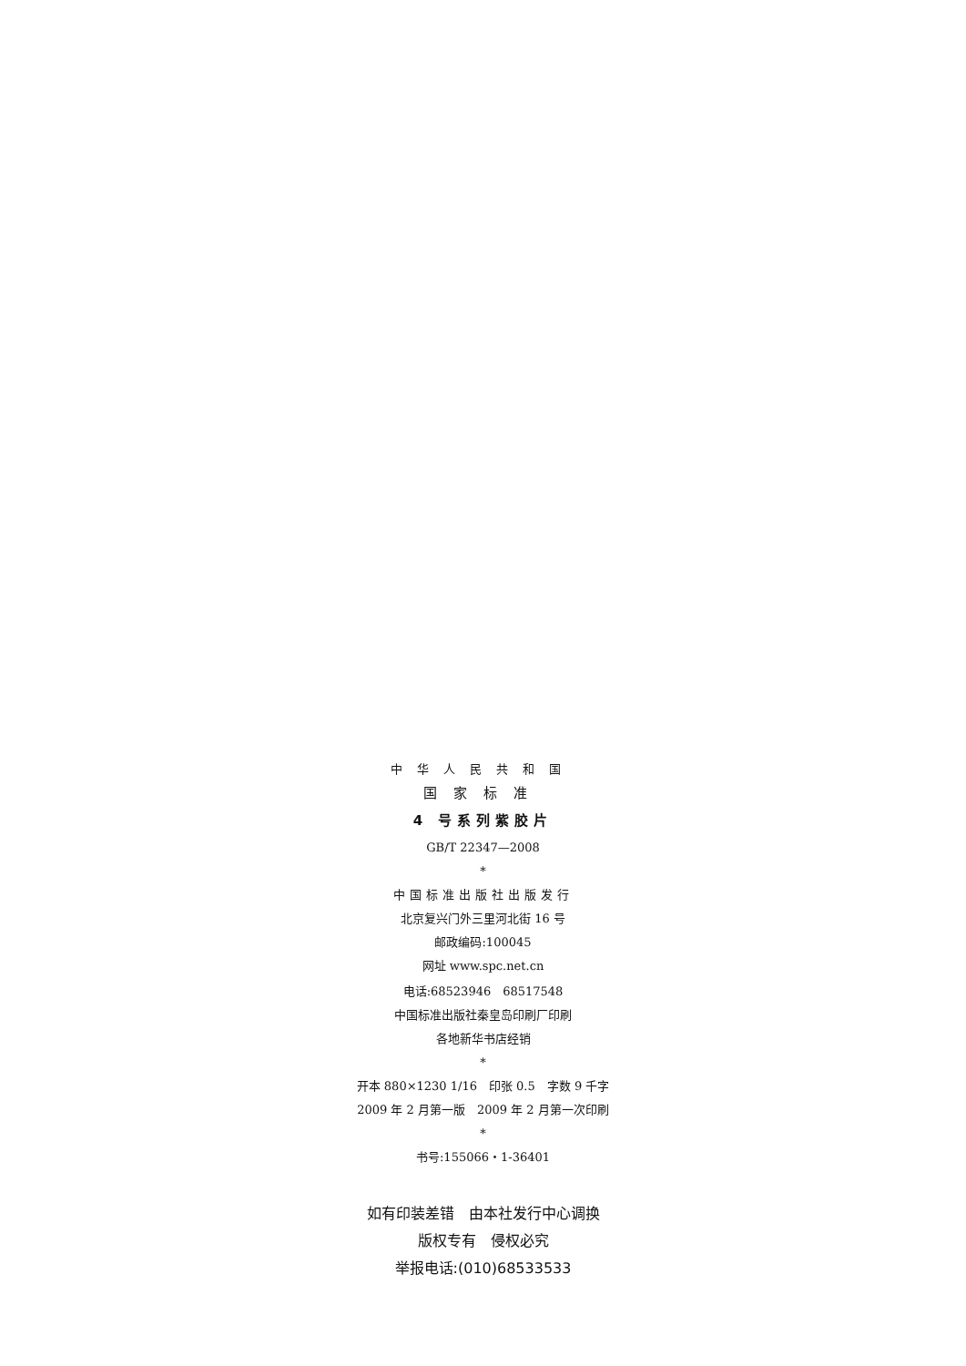中华人民共和国
国家标准
4 号系列紫胶片
GB/T 22347—2008
*
中国标准出版社出版发行
北京复兴门外三里河北街 16 号
邮政编码:100045
网址 www.spc.net.cn
电话:68523946　68517548
中国标准出版社秦皇岛印刷厂印刷
各地新华书店经销
*
开本 880×1230 1/16　印张 0.5　字数 9 千字
2009 年 2 月第一版　2009 年 2 月第一次印刷
*
书号:155066・1-36401
如有印装差错　由本社发行中心调换
版权专有　侵权必究
举报电话:(010)68533533